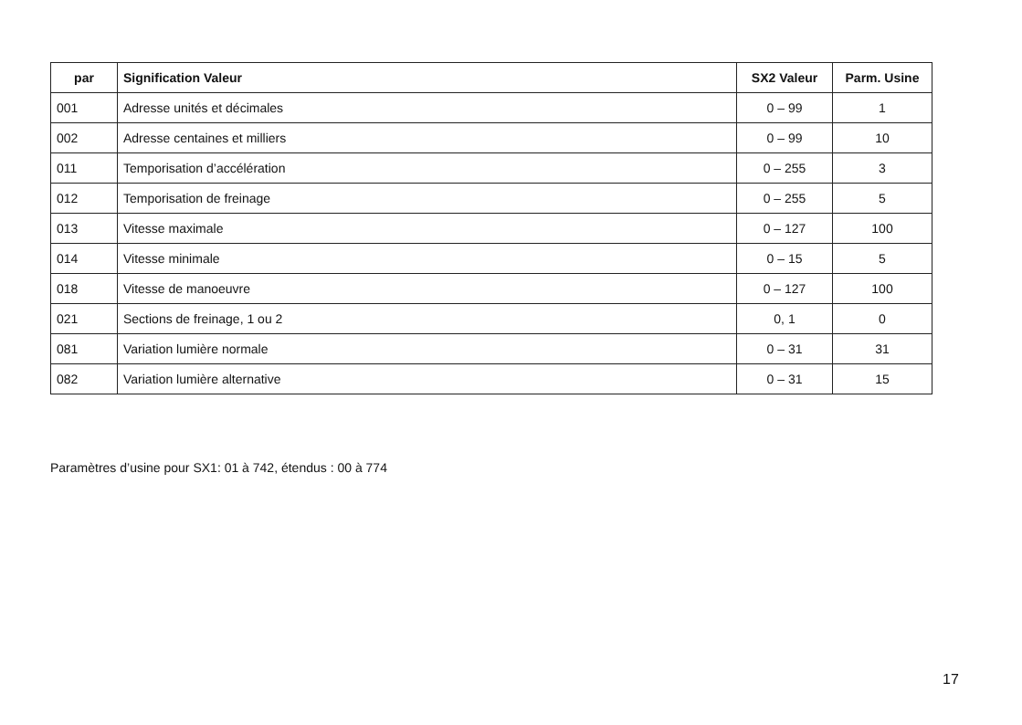| par | Signification Valeur | SX2 Valeur | Parm. Usine |
| --- | --- | --- | --- |
| 001 | Adresse unités et décimales | 0 – 99 | 1 |
| 002 | Adresse centaines et milliers | 0 – 99 | 10 |
| 011 | Temporisation d’accélération | 0 – 255 | 3 |
| 012 | Temporisation de freinage | 0 – 255 | 5 |
| 013 | Vitesse maximale | 0 – 127 | 100 |
| 014 | Vitesse minimale | 0 – 15 | 5 |
| 018 | Vitesse de manoeuvre | 0 – 127 | 100 |
| 021 | Sections de freinage, 1 ou 2 | 0, 1 | 0 |
| 081 | Variation lumière normale | 0 – 31 | 31 |
| 082 | Variation lumière alternative | 0 – 31 | 15 |
Paramètres d’usine pour SX1: 01 à 742, étendus : 00 à 774
17